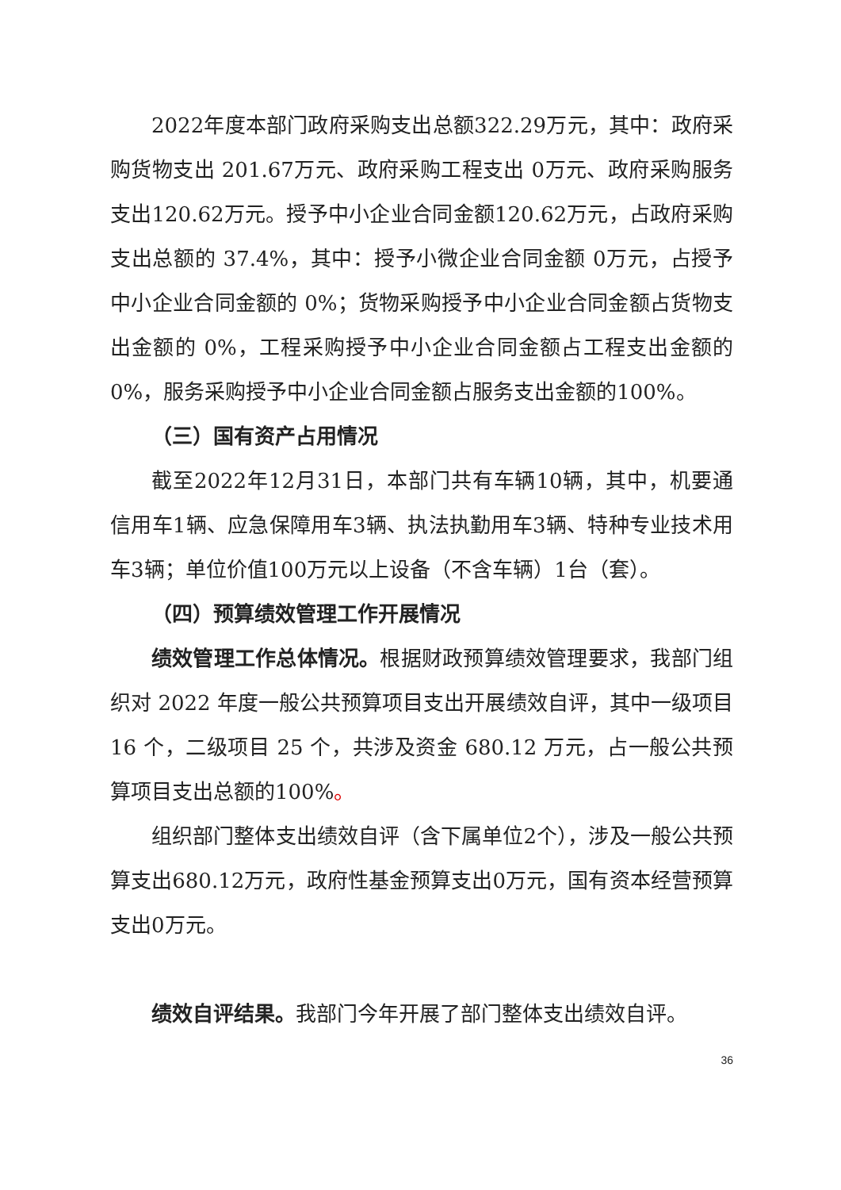2022年度本部门政府采购支出总额322.29万元，其中：政府采购货物支出 201.67万元、政府采购工程支出 0万元、政府采购服务支出120.62万元。授予中小企业合同金额120.62万元，占政府采购支出总额的 37.4%，其中：授予小微企业合同金额 0万元，占授予中小企业合同金额的 0%；货物采购授予中小企业合同金额占货物支出金额的 0%，工程采购授予中小企业合同金额占工程支出金额的 0%，服务采购授予中小企业合同金额占服务支出金额的100%。
（三）国有资产占用情况
截至2022年12月31日，本部门共有车辆10辆，其中，机要通信用车1辆、应急保障用车3辆、执法执勤用车3辆、特种专业技术用车3辆；单位价值100万元以上设备（不含车辆）1台（套）。
（四）预算绩效管理工作开展情况
绩效管理工作总体情况。根据财政预算绩效管理要求，我部门组织对 2022 年度一般公共预算项目支出开展绩效自评，其中一级项目 16 个，二级项目 25 个，共涉及资金 680.12 万元，占一般公共预算项目支出总额的100%。
组织部门整体支出绩效自评（含下属单位2个），涉及一般公共预算支出680.12万元，政府性基金预算支出0万元，国有资本经营预算支出0万元。
绩效自评结果。我部门今年开展了部门整体支出绩效自评。
36